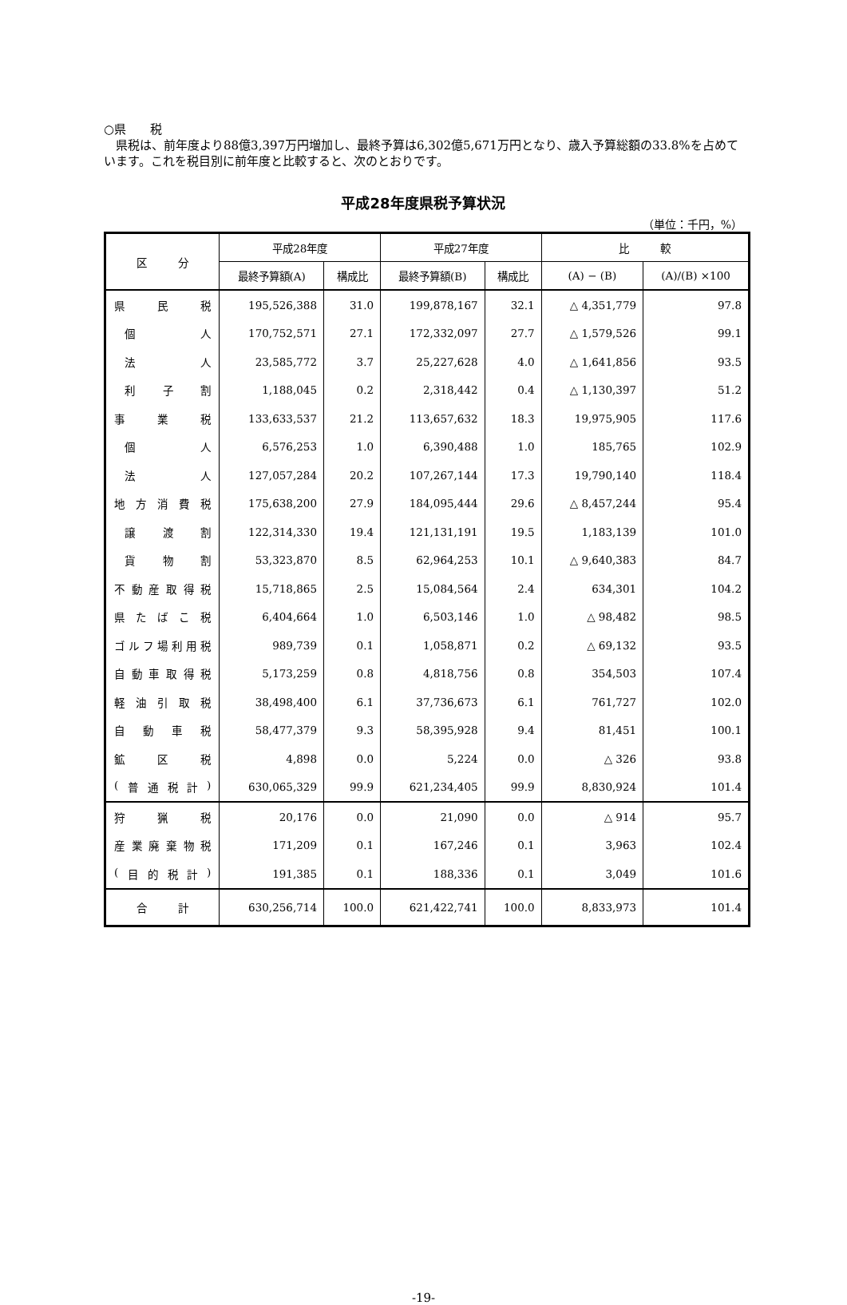○県　　税
　県税は、前年度より88億3,397万円増加し、最終予算は6,302億5,671万円となり、歳入予算総額の33.8%を占めています。これを税目別に前年度と比較すると、次のとおりです。
平成28年度県税予算状況
（単位：千円，%）
| 区 分 | 平成28年度 | | 平成27年度 | | 比 較 | |
| --- | --- | --- | --- | --- | --- | --- |
| | 最終予算額(A) | 構成比 | 最終予算額(B) | 構成比 | (A) − (B) | (A)/(B) ×100 |
| 県 民 税 | 195,526,388 | 31.0 | 199,878,167 | 32.1 | △ 4,351,779 | 97.8 |
| 個 人 | 170,752,571 | 27.1 | 172,332,097 | 27.7 | △ 1,579,526 | 99.1 |
| 法 人 | 23,585,772 | 3.7 | 25,227,628 | 4.0 | △ 1,641,856 | 93.5 |
| 利 子 割 | 1,188,045 | 0.2 | 2,318,442 | 0.4 | △ 1,130,397 | 51.2 |
| 事 業 税 | 133,633,537 | 21.2 | 113,657,632 | 18.3 | 19,975,905 | 117.6 |
| 個 人 | 6,576,253 | 1.0 | 6,390,488 | 1.0 | 185,765 | 102.9 |
| 法 人 | 127,057,284 | 20.2 | 107,267,144 | 17.3 | 19,790,140 | 118.4 |
| 地 方 消 費 税 | 175,638,200 | 27.9 | 184,095,444 | 29.6 | △ 8,457,244 | 95.4 |
| 譲 渡 割 | 122,314,330 | 19.4 | 121,131,191 | 19.5 | 1,183,139 | 101.0 |
| 貨 物 割 | 53,323,870 | 8.5 | 62,964,253 | 10.1 | △ 9,640,383 | 84.7 |
| 不 動 産 取 得 税 | 15,718,865 | 2.5 | 15,084,564 | 2.4 | 634,301 | 104.2 |
| 県 た ば こ 税 | 6,404,664 | 1.0 | 6,503,146 | 1.0 | △ 98,482 | 98.5 |
| ゴ ル フ 場 利 用 税 | 989,739 | 0.1 | 1,058,871 | 0.2 | △ 69,132 | 93.5 |
| 自 動 車 取 得 税 | 5,173,259 | 0.8 | 4,818,756 | 0.8 | 354,503 | 107.4 |
| 軽 油 引 取 税 | 38,498,400 | 6.1 | 37,736,673 | 6.1 | 761,727 | 102.0 |
| 自 動 車 税 | 58,477,379 | 9.3 | 58,395,928 | 9.4 | 81,451 | 100.1 |
| 鉱 区 税 | 4,898 | 0.0 | 5,224 | 0.0 | △ 326 | 93.8 |
| ( 普 通 税 計 ) | 630,065,329 | 99.9 | 621,234,405 | 99.9 | 8,830,924 | 101.4 |
| 狩 猟 税 | 20,176 | 0.0 | 21,090 | 0.0 | △ 914 | 95.7 |
| 産 業 廃 棄 物 税 | 171,209 | 0.1 | 167,246 | 0.1 | 3,963 | 102.4 |
| ( 目 的 税 計 ) | 191,385 | 0.1 | 188,336 | 0.1 | 3,049 | 101.6 |
| 合 計 | 630,256,714 | 100.0 | 621,422,741 | 100.0 | 8,833,973 | 101.4 |
-19-